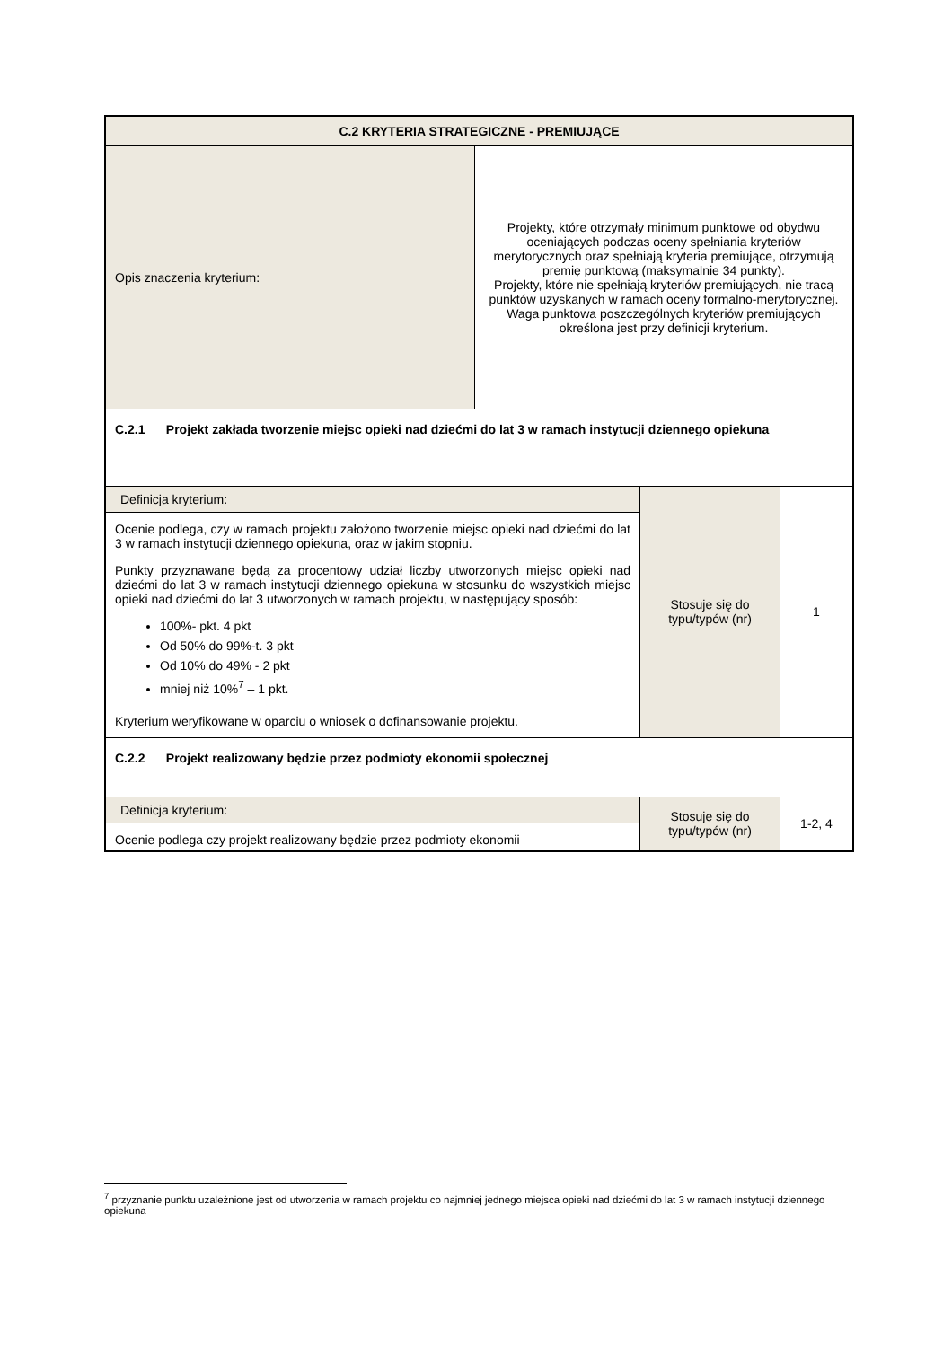| C.2 KRYTERIA STRATEGICZNE - PREMIUJĄCE | | | |
| Opis znaczenia kryterium: | Projekty, które otrzymały minimum punktowe od obydwu oceniających podczas oceny spełniania kryteriów merytorycznych oraz spełniają kryteria premiujące, otrzymują premię punktową (maksymalnie 34 punkty). Projekty, które nie spełniają kryteriów premiujących, nie tracą punktów uzyskanych w ramach oceny formalno-merytorycznej. Waga punktowa poszczególnych kryteriów premiujących określona jest przy definicji kryterium. | | |
| C.2.1 Projekt zakłada tworzenie miejsc opieki nad dziećmi do lat 3 w ramach instytucji dziennego opiekuna | | | |
| Definicja kryterium: Ocenie podlega, czy w ramach projektu założono tworzenie miejsc opieki nad dziećmi do lat 3 w ramach instytucji dziennego opiekuna, oraz w jakim stopniu. Punkty przyznawane będą za procentowy udział liczby utworzonych miejsc opieki nad dziećmi do lat 3 w ramach instytucji dziennego opiekuna w stosunku do wszystkich miejsc opieki nad dziećmi do lat 3 utworzonych w ramach projektu, w następujący sposób: 100%- pkt. 4 pkt Od 50% do 99%-t. 3 pkt Od 10% do 49% - 2 pkt mniej niż 10%<sup>7</sup> – 1 pkt. Kryterium weryfikowane w oparciu o wniosek o dofinansowanie projektu. | | Stosuje się do typu/typów (nr) | 1 |
| C.2.2 Projekt realizowany będzie przez podmioty ekonomii społecznej | | | |
| Definicja kryterium: Ocenie podlega czy projekt realizowany będzie przez podmioty ekonomii | | Stosuje się do typu/typów (nr) | 1-2, 4 |
<sup>7</sup> przyznanie punktu uzależnione jest od utworzenia w ramach projektu co najmniej jednego miejsca opieki nad dziećmi do lat 3 w ramach instytucji dziennego opiekuna